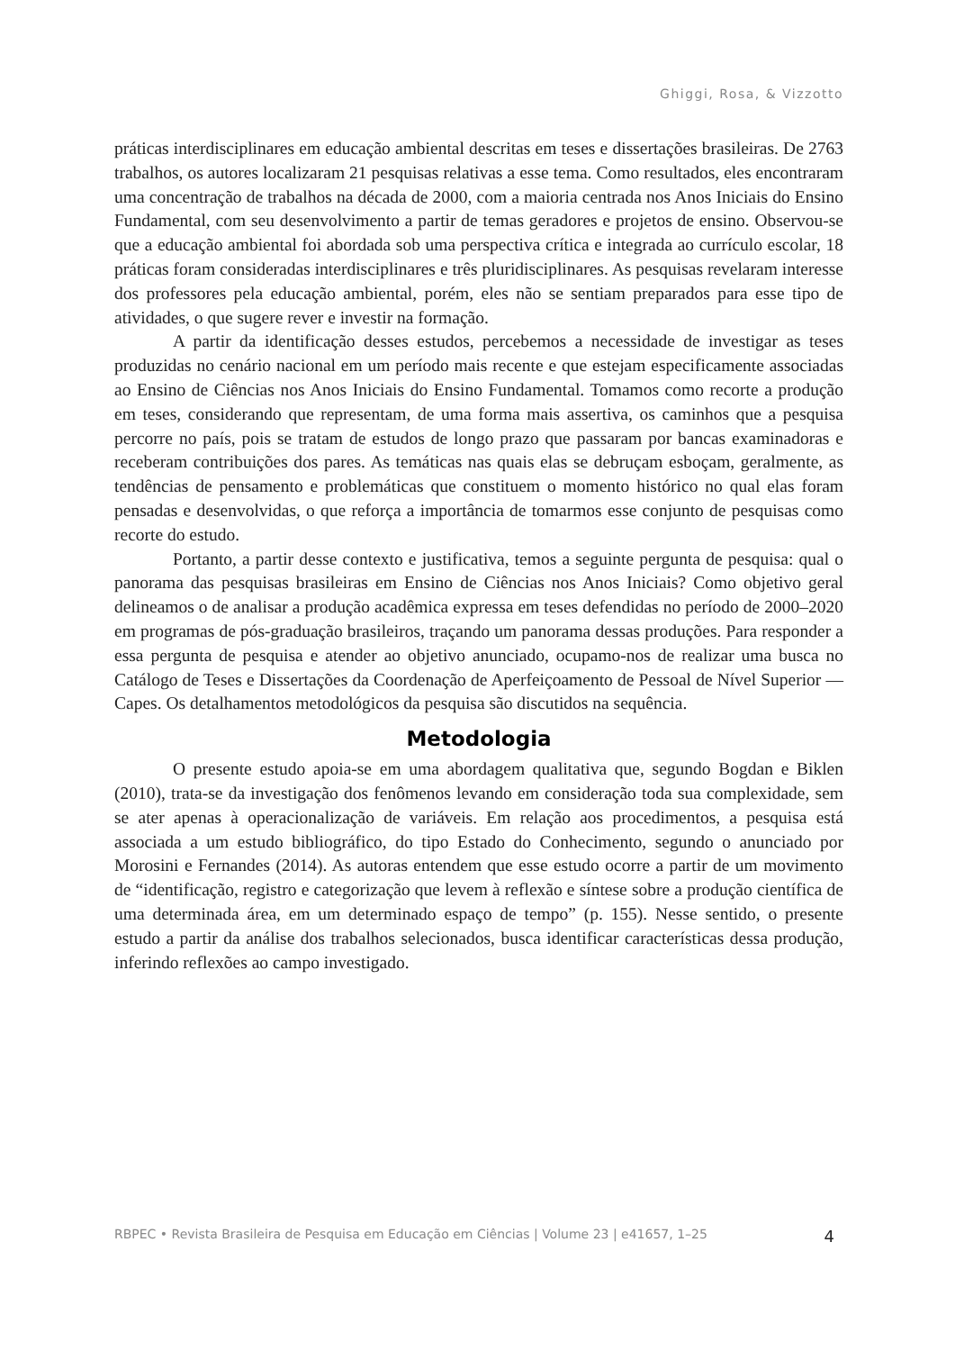Ghiggi, Rosa, & Vizzotto
práticas interdisciplinares em educação ambiental descritas em teses e dissertações brasileiras. De 2763 trabalhos, os autores localizaram 21 pesquisas relativas a esse tema. Como resultados, eles encontraram uma concentração de trabalhos na década de 2000, com a maioria centrada nos Anos Iniciais do Ensino Fundamental, com seu desenvolvimento a partir de temas geradores e projetos de ensino. Observou-se que a educação ambiental foi abordada sob uma perspectiva crítica e integrada ao currículo escolar, 18 práticas foram consideradas interdisciplinares e três pluridisciplinares. As pesquisas revelaram interesse dos professores pela educação ambiental, porém, eles não se sentiam preparados para esse tipo de atividades, o que sugere rever e investir na formação.
A partir da identificação desses estudos, percebemos a necessidade de investigar as teses produzidas no cenário nacional em um período mais recente e que estejam especificamente associadas ao Ensino de Ciências nos Anos Iniciais do Ensino Fundamental. Tomamos como recorte a produção em teses, considerando que representam, de uma forma mais assertiva, os caminhos que a pesquisa percorre no país, pois se tratam de estudos de longo prazo que passaram por bancas examinadoras e receberam contribuições dos pares. As temáticas nas quais elas se debruçam esboçam, geralmente, as tendências de pensamento e problemáticas que constituem o momento histórico no qual elas foram pensadas e desenvolvidas, o que reforça a importância de tomarmos esse conjunto de pesquisas como recorte do estudo.
Portanto, a partir desse contexto e justificativa, temos a seguinte pergunta de pesquisa: qual o panorama das pesquisas brasileiras em Ensino de Ciências nos Anos Iniciais? Como objetivo geral delineamos o de analisar a produção acadêmica expressa em teses defendidas no período de 2000–2020 em programas de pós-graduação brasileiros, traçando um panorama dessas produções. Para responder a essa pergunta de pesquisa e atender ao objetivo anunciado, ocupamo-nos de realizar uma busca no Catálogo de Teses e Dissertações da Coordenação de Aperfeiçoamento de Pessoal de Nível Superior — Capes. Os detalhamentos metodológicos da pesquisa são discutidos na sequência.
Metodologia
O presente estudo apoia-se em uma abordagem qualitativa que, segundo Bogdan e Biklen (2010), trata-se da investigação dos fenômenos levando em consideração toda sua complexidade, sem se ater apenas à operacionalização de variáveis. Em relação aos procedimentos, a pesquisa está associada a um estudo bibliográfico, do tipo Estado do Conhecimento, segundo o anunciado por Morosini e Fernandes (2014). As autoras entendem que esse estudo ocorre a partir de um movimento de “identificação, registro e categorização que levem à reflexão e síntese sobre a produção científica de uma determinada área, em um determinado espaço de tempo” (p. 155). Nesse sentido, o presente estudo a partir da análise dos trabalhos selecionados, busca identificar características dessa produção, inferindo reflexões ao campo investigado.
RBPEC • Revista Brasileira de Pesquisa em Educação em Ciências | Volume 23 | e41657, 1–25 4